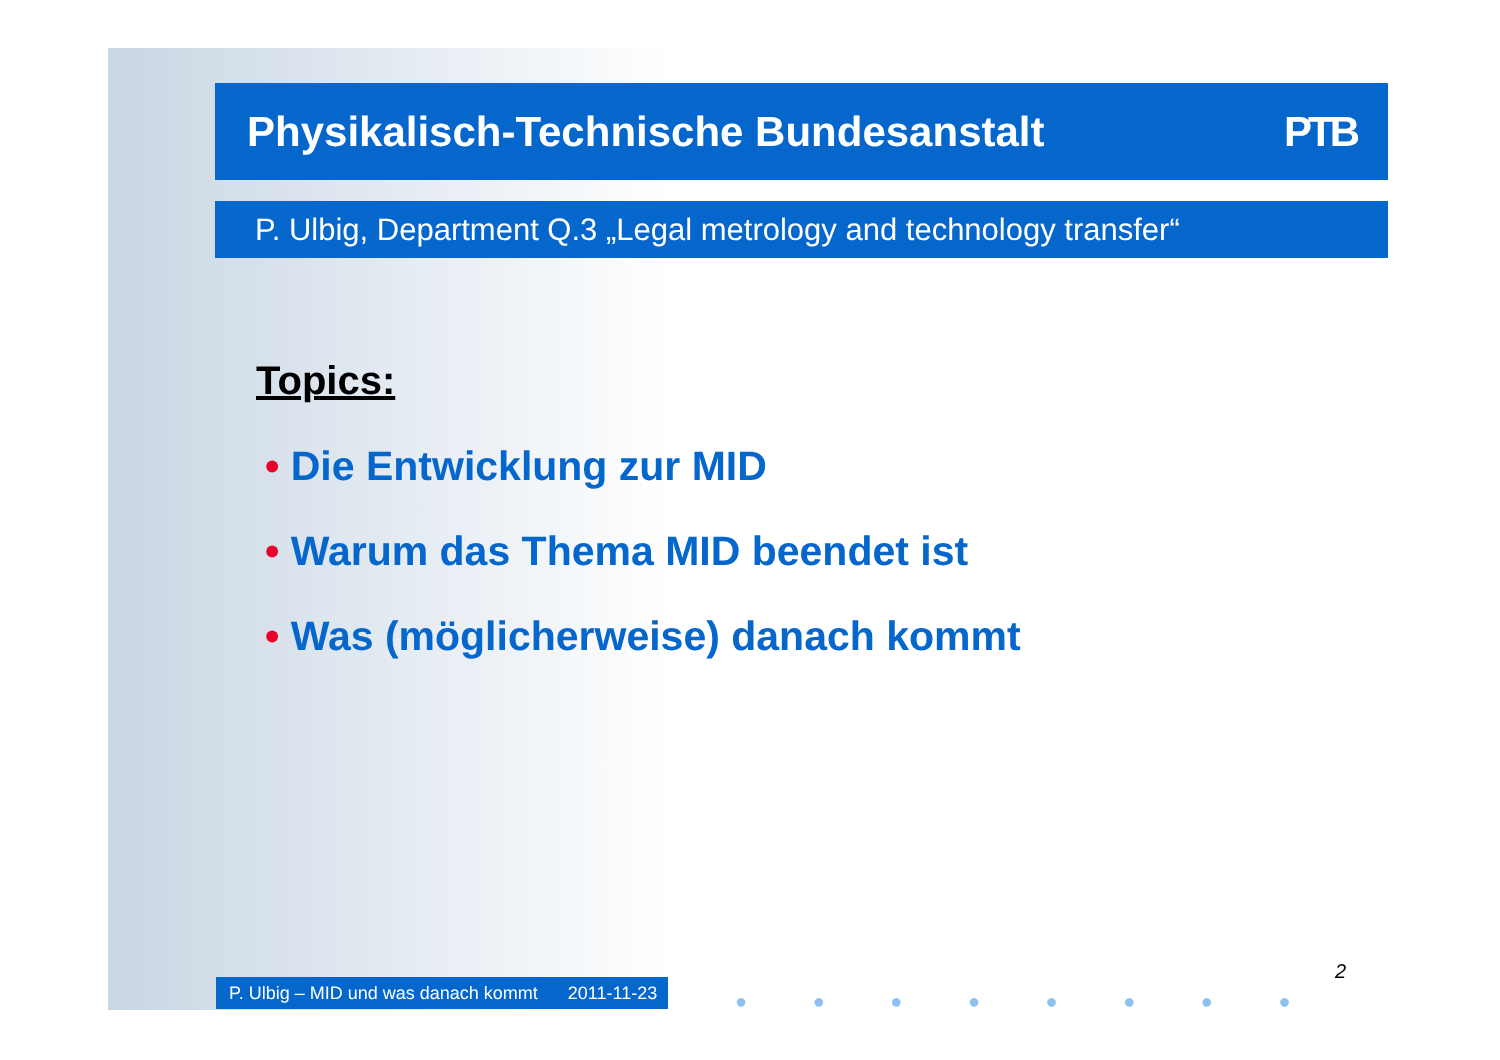Physikalisch-Technische Bundesanstalt PTB
P. Ulbig, Department Q.3 „Legal metrology and technology transfer“
Topics:
• Die Entwicklung zur MID
• Warum das Thema MID beendet ist
• Was (möglicherweise) danach kommt
P. Ulbig – MID und was danach kommt 2011-11-23
● ● ● ● ● ● ● ●
2